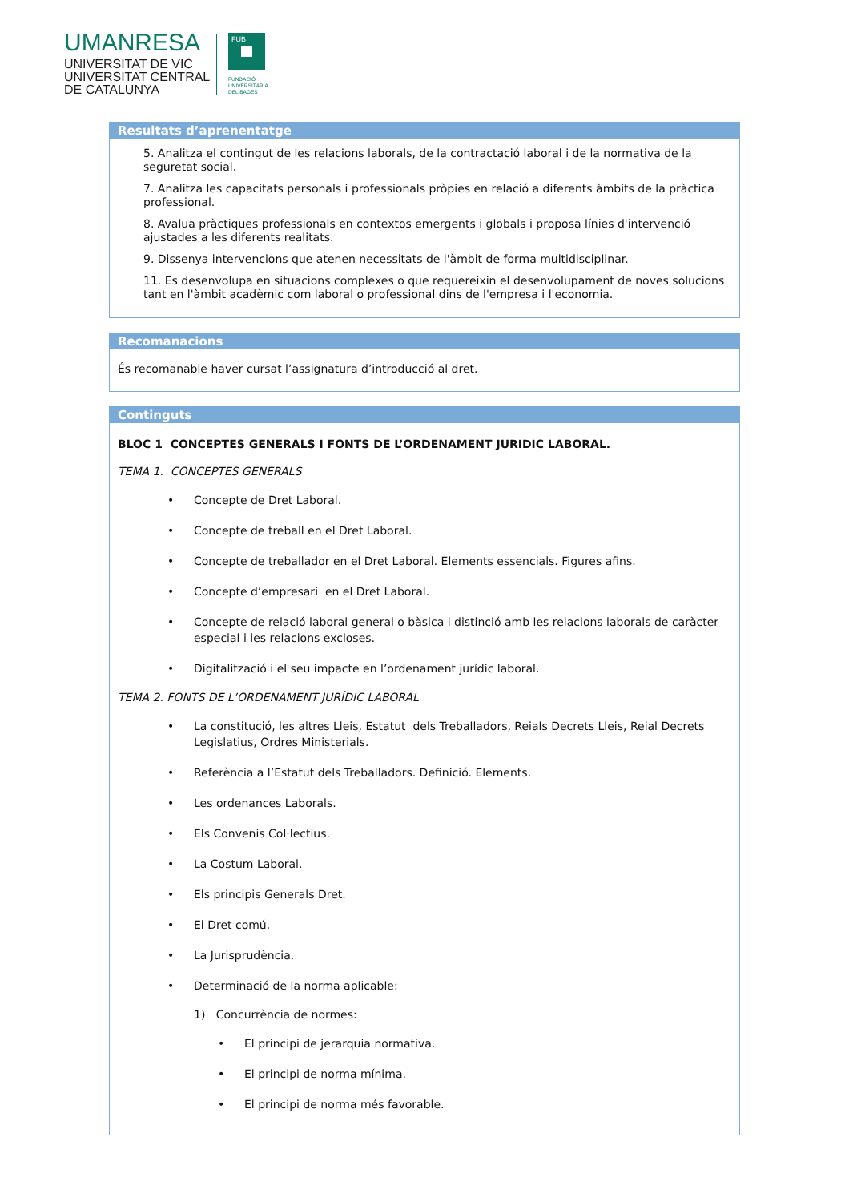UMANRESA
UNIVERSITAT DE VIC
UNIVERSITAT CENTRAL
DE CATALUNYA
FUB
FUNDACIÓ
UNIVERSITÀRIA
DEL BAGES
Resultats d’aprenentatge
5. Analitza el contingut de les relacions laborals, de la contractació laboral i de la normativa de la seguretat social.
7. Analitza les capacitats personals i professionals pròpies en relació a diferents àmbits de la pràctica professional.
8. Avalua pràctiques professionals en contextos emergents i globals i proposa línies d'intervenció ajustades a les diferents realitats.
9. Dissenya intervencions que atenen necessitats de l'àmbit de forma multidisciplinar.
11. Es desenvolupa en situacions complexes o que requereixin el desenvolupament de noves solucions tant en l'àmbit acadèmic com laboral o professional dins de l'empresa i l'economia.
Recomanacions
És recomanable haver cursat l’assignatura d’introducció al dret.
Continguts
BLOC 1 CONCEPTES GENERALS I FONTS DE L’ORDENAMENT JURIDIC LABORAL.
TEMA 1. CONCEPTES GENERALS
Concepte de Dret Laboral.
Concepte de treball en el Dret Laboral.
Concepte de treballador en el Dret Laboral. Elements essencials. Figures afins.
Concepte d’empresari en el Dret Laboral.
Concepte de relació laboral general o bàsica i distinció amb les relacions laborals de caràcter especial i les relacions excloses.
Digitalització i el seu impacte en l’ordenament jurídic laboral.
TEMA 2. FONTS DE L’ORDENAMENT JURÍDIC LABORAL
La constitució, les altres Lleis, Estatut dels Treballadors, Reials Decrets Lleis, Reial Decrets Legislatius, Ordres Ministerials.
Referència a l’Estatut dels Treballadors. Definició. Elements.
Les ordenances Laborals.
Els Convenis Col·lectius.
La Costum Laboral.
Els principis Generals Dret.
El Dret comú.
La Jurisprudència.
Determinació de la norma aplicable:
1) Concurrència de normes:
El principi de jerarquia normativa.
El principi de norma mínima.
El principi de norma més favorable.